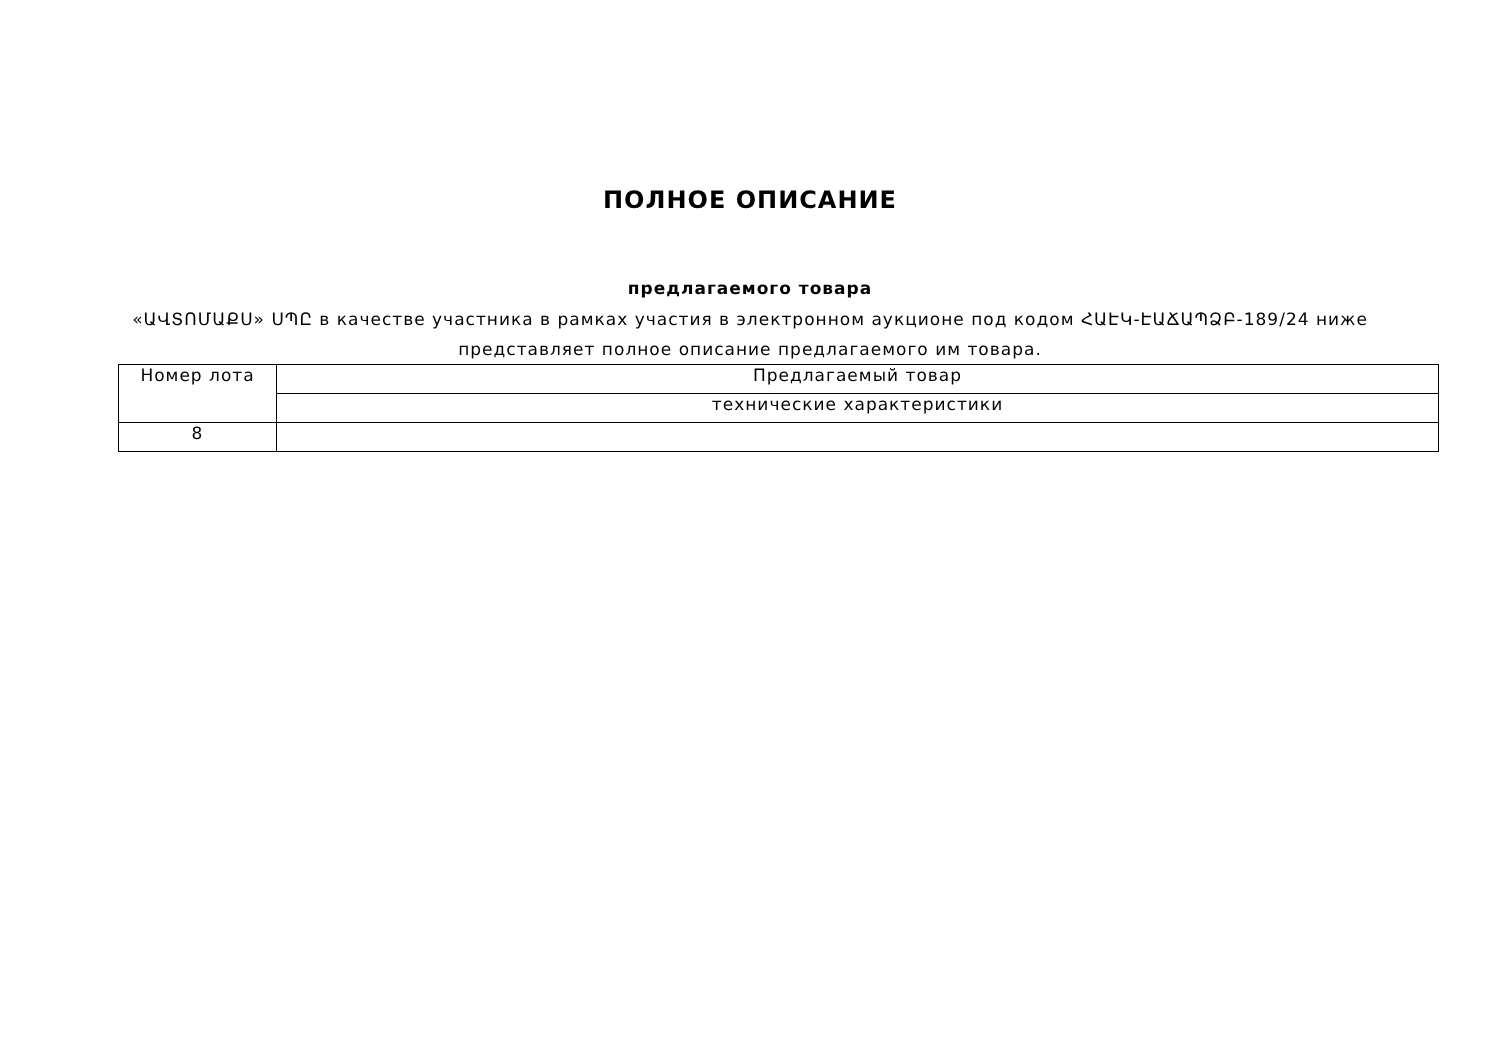ПОЛНОЕ ОПИСАНИЕ
предлагаемого товара
«ԱՎՏՈՄԱՔՍ» ՍՊԸ в качестве участника в рамках участия в электронном аукционе под кодом ՀԱԷԿ-ԷԱՃԱՊՁԲ-189/24 ниже представляет полное описание предлагаемого им товара.
| Номер лота | Предлагаемый товар |
| | технические характеристики |
| 8 | |